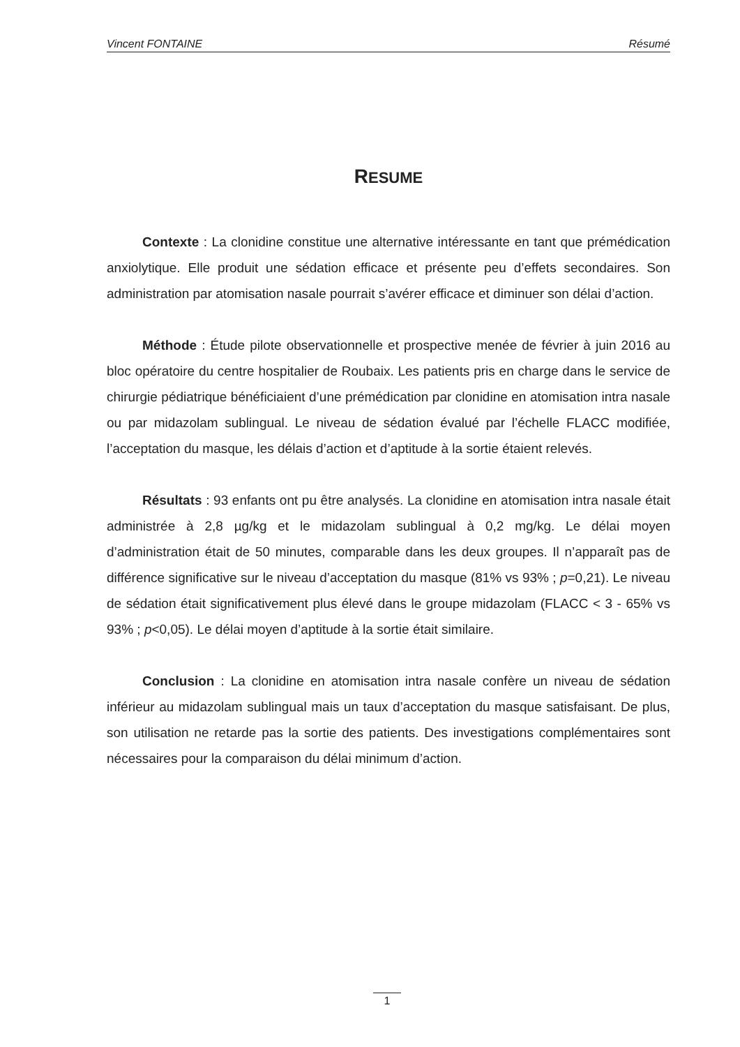Vincent FONTAINE Résumé
RESUME
Contexte : La clonidine constitue une alternative intéressante en tant que prémédication anxiolytique. Elle produit une sédation efficace et présente peu d’effets secondaires. Son administration par atomisation nasale pourrait s’avérer efficace et diminuer son délai d’action.
Méthode : Étude pilote observationnelle et prospective menée de février à juin 2016 au bloc opératoire du centre hospitalier de Roubaix. Les patients pris en charge dans le service de chirurgie pédiatrique bénéficiaient d’une prémédication par clonidine en atomisation intra nasale ou par midazolam sublingual. Le niveau de sédation évalué par l’échelle FLACC modifiée, l’acceptation du masque, les délais d’action et d’aptitude à la sortie étaient relevés.
Résultats : 93 enfants ont pu être analysés. La clonidine en atomisation intra nasale était administrée à 2,8 µg/kg et le midazolam sublingual à 0,2 mg/kg. Le délai moyen d’administration était de 50 minutes, comparable dans les deux groupes. Il n’apparaît pas de différence significative sur le niveau d’acceptation du masque (81% vs 93% ; p=0,21). Le niveau de sédation était significativement plus élevé dans le groupe midazolam (FLACC < 3 - 65% vs 93% ; p<0,05). Le délai moyen d’aptitude à la sortie était similaire.
Conclusion : La clonidine en atomisation intra nasale confère un niveau de sédation inférieur au midazolam sublingual mais un taux d’acceptation du masque satisfaisant. De plus, son utilisation ne retarde pas la sortie des patients. Des investigations complémentaires sont nécessaires pour la comparaison du délai minimum d’action.
1